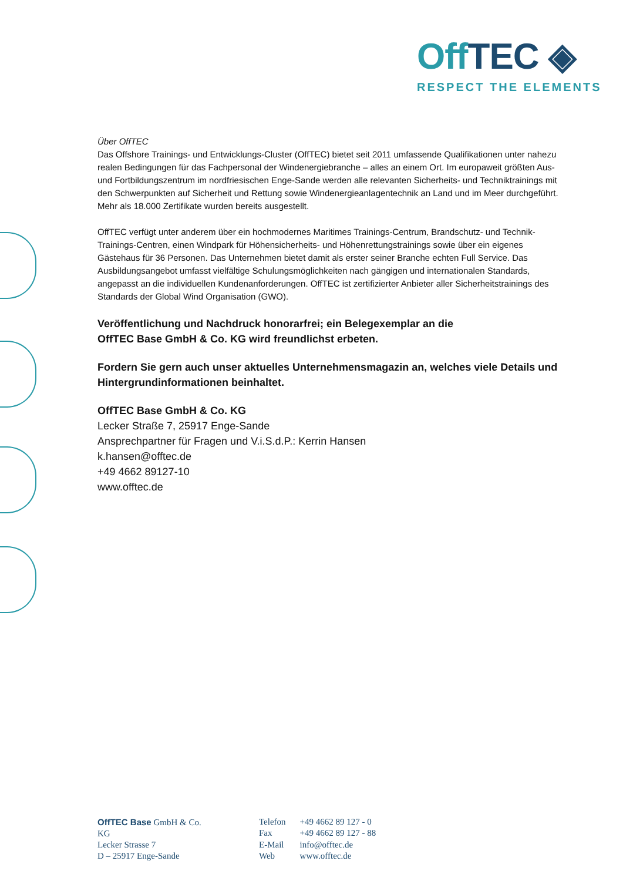Off TEC ◈
RESPECT THE ELEMENTS
Über OffTEC
Das Offshore Trainings- und Entwicklungs-Cluster (OffTEC) bietet seit 2011 umfassende Qualifikationen unter nahezu realen Bedingungen für das Fachpersonal der Windenergiebranche – alles an einem Ort. Im europaweit größten Aus- und Fortbildungszentrum im nordfriesischen Enge-Sande werden alle relevanten Sicherheits- und Techniktrainings mit den Schwerpunkten auf Sicherheit und Rettung sowie Windenergieanlagentechnik an Land und im Meer durchgeführt. Mehr als 18.000 Zertifikate wurden bereits ausgestellt.
OffTEC verfügt unter anderem über ein hochmodernes Maritimes Trainings-Centrum, Brandschutz- und Technik-Trainings-Centren, einen Windpark für Höhensicherheits- und Höhenrettungstrainings sowie über ein eigenes Gästehaus für 36 Personen. Das Unternehmen bietet damit als erster seiner Branche echten Full Service. Das Ausbildungsangebot umfasst vielfältige Schulungsmöglichkeiten nach gängigen und internationalen Standards, angepasst an die individuellen Kundenanforderungen. OffTEC ist zertifizierter Anbieter aller Sicherheitstrainings des Standards der Global Wind Organisation (GWO).
Veröffentlichung und Nachdruck honorarfrei; ein Belegexemplar an die
OffTEC Base GmbH & Co. KG wird freundlichst erbeten.
Fordern Sie gern auch unser aktuelles Unternehmensmagazin an, welches viele Details und Hintergrundinformationen beinhaltet.
OffTEC Base GmbH & Co. KG
Lecker Straße 7, 25917 Enge-Sande
Ansprechpartner für Fragen und V.i.S.d.P.: Kerrin Hansen
k.hansen@offtec.de
+49 4662 89127-10
www.offtec.de
OffTEC Base GmbH & Co. KG
Lecker Strasse 7
D – 25917 Enge-Sande
| Telefon | +49 4662 89 127 - 0 |
| Fax | +49 4662 89 127 - 88 |
| E-Mail | info@offtec.de |
| Web | www.offtec.de |